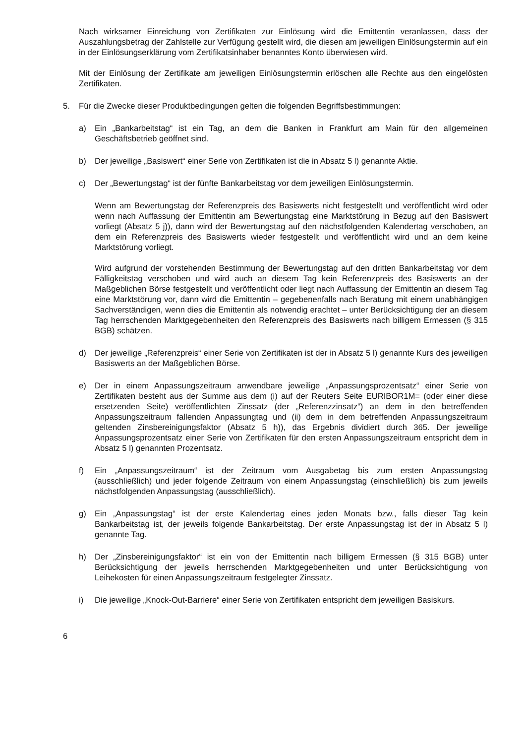Nach wirksamer Einreichung von Zertifikaten zur Einlösung wird die Emittentin veranlassen, dass der Auszahlungsbetrag der Zahlstelle zur Verfügung gestellt wird, die diesen am jeweiligen Einlösungstermin auf ein in der Einlösungserklärung vom Zertifikatsinhaber benanntes Konto überwiesen wird.
Mit der Einlösung der Zertifikate am jeweiligen Einlösungstermin erlöschen alle Rechte aus den eingelösten Zertifikaten.
5. Für die Zwecke dieser Produktbedingungen gelten die folgenden Begriffsbestimmungen:
a) Ein „Bankarbeitstag“ ist ein Tag, an dem die Banken in Frankfurt am Main für den allgemeinen Geschäftsbetrieb geöffnet sind.
b) Der jeweilige „Basiswert“ einer Serie von Zertifikaten ist die in Absatz 5 l) genannte Aktie.
c) Der „Bewertungstag“ ist der fünfte Bankarbeitstag vor dem jeweiligen Einlösungstermin.
Wenn am Bewertungstag der Referenzpreis des Basiswerts nicht festgestellt und veröffentlicht wird oder wenn nach Auffassung der Emittentin am Bewertungstag eine Marktstörung in Bezug auf den Basiswert vorliegt (Absatz 5 j)), dann wird der Bewertungstag auf den nächstfolgenden Kalendertag verschoben, an dem ein Referenzpreis des Basiswerts wieder festgestellt und veröffentlicht wird und an dem keine Marktstörung vorliegt.
Wird aufgrund der vorstehenden Bestimmung der Bewertungstag auf den dritten Bankarbeitstag vor dem Fälligkeitstag verschoben und wird auch an diesem Tag kein Referenzpreis des Basiswerts an der Maßgeblichen Börse festgestellt und veröffentlicht oder liegt nach Auffassung der Emittentin an diesem Tag eine Marktstörung vor, dann wird die Emittentin – gegebenenfalls nach Beratung mit einem unabhängigen Sachverständigen, wenn dies die Emittentin als notwendig erachtet – unter Berücksichtigung der an diesem Tag herrschenden Marktgegebenheiten den Referenzpreis des Basiswerts nach billigem Ermessen (§ 315 BGB) schätzen.
d) Der jeweilige „Referenzpreis“ einer Serie von Zertifikaten ist der in Absatz 5 l) genannte Kurs des jeweiligen Basiswerts an der Maßgeblichen Börse.
e) Der in einem Anpassungszeitraum anwendbare jeweilige „Anpassungsprozentsatz“ einer Serie von Zertifikaten besteht aus der Summe aus dem (i) auf der Reuters Seite EURIBOR1M= (oder einer diese ersetzenden Seite) veröffentlichten Zinssatz (der „Referenzzinsatz“) an dem in den betreffenden Anpassungszeitraum fallenden Anpassungtag und (ii) dem in dem betreffenden Anpassungszeitraum geltenden Zinsbereinigungsfaktor (Absatz 5 h)), das Ergebnis dividiert durch 365. Der jeweilige Anpassungsprozentsatz einer Serie von Zertifikaten für den ersten Anpassungszeitraum entspricht dem in Absatz 5 l) genannten Prozentsatz.
f) Ein „Anpassungszeitraum“ ist der Zeitraum vom Ausgabetag bis zum ersten Anpassungstag (ausschließlich) und jeder folgende Zeitraum von einem Anpassungstag (einschließlich) bis zum jeweils nächstfolgenden Anpassungstag (ausschließlich).
g) Ein „Anpassungstag“ ist der erste Kalendertag eines jeden Monats bzw., falls dieser Tag kein Bankarbeitstag ist, der jeweils folgende Bankarbeitstag. Der erste Anpassungstag ist der in Absatz 5 l) genannte Tag.
h) Der „Zinsbereinigungsfaktor“ ist ein von der Emittentin nach billigem Ermessen (§ 315 BGB) unter Berücksichtigung der jeweils herrschenden Marktgegebenheiten und unter Berücksichtigung von Leihekosten für einen Anpassungszeitraum festgelegter Zinssatz.
i) Die jeweilige „Knock-Out-Barriere“ einer Serie von Zertifikaten entspricht dem jeweiligen Basiskurs.
6